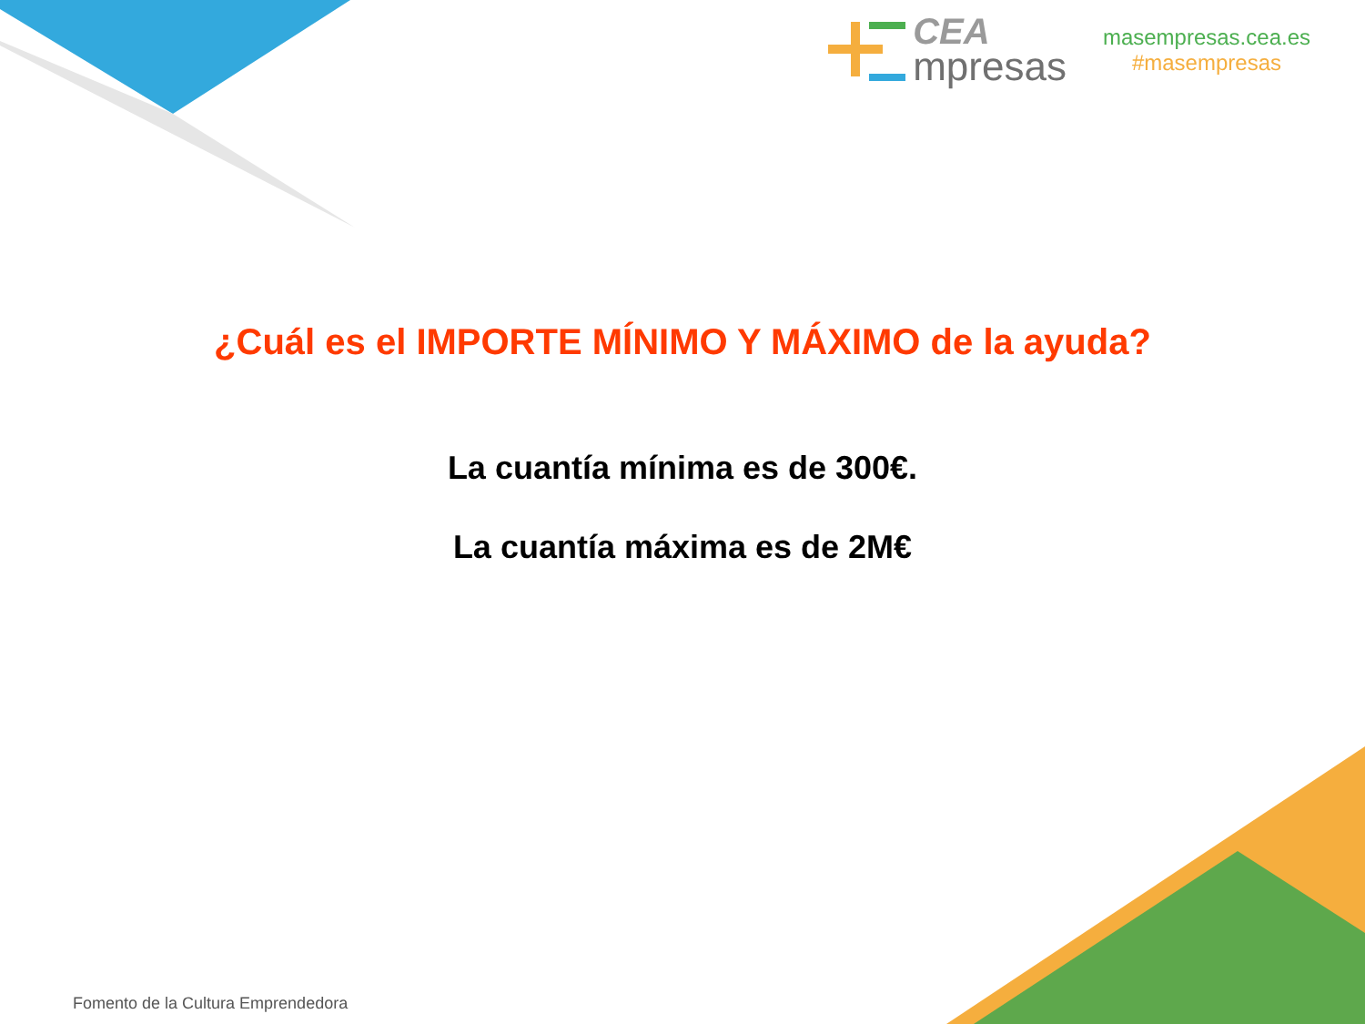CEA
mpresas
masempresas.cea.es
#masempresas
¿Cuál es el IMPORTE MÍNIMO Y MÁXIMO de la ayuda?
La cuantía mínima es de 300€.
La cuantía máxima es de 2M€
Fomento de la Cultura Emprendedora